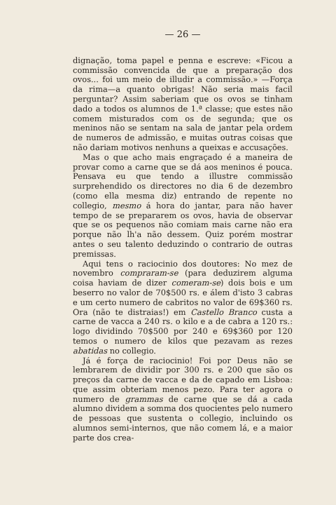— 26 —
dignação, toma papel e penna e escreve: «Ficou a commissão convencida de que a preparação dos ovos... foi um meio de illudir a commissão.» —Força da rima—a quanto obrigas! Não seria mais facil perguntar? Assim saberiam que os ovos se tinham dado a todos os alumnos de 1.ª classe; que estes não comem misturados com os de segunda; que os meninos não se sentam na sala de jantar pela ordem de numeros de admissão, e muitas outras coisas que não dariam motivos nenhuns a queixas e accusações.
Mas o que acho mais engraçado é a maneira de provar como a carne que se dá aos meninos é pouca. Pensava eu que tendo a illustre commissão surprehendido os directores no dia 6 de dezembro (como ella mesma diz) entrando de repente no collegio, mesmo á hora do jantar, para não haver tempo de se prepararem os ovos, havia de observar que se os pequenos não comiam mais carne não era porque não lh'a não dessem. Quiz porém mostrar antes o seu talento deduzindo o contrario de outras premissas.
Aqui tens o raciocinio dos doutores: No mez de novembro compraram-se (para deduzirem alguma coisa haviam de dizer comeram-se) dois bois e um beserro no valor de 70$500 rs. e álem d'isto 3 cabras e um certo numero de cabritos no valor de 69$360 rs. Ora (não te distraias!) em Castello Branco custa a carne de vacca a 240 rs. o kilo e a de cabra a 120 rs.: logo dividindo 70$500 por 240 e 69$360 por 120 temos o numero de kilos que pezavam as rezes abatidas no collegio.
Já é força de raciocinio! Foi por Deus não se lembrarem de dividir por 300 rs. e 200 que são os preços da carne de vacca e da de capado em Lisboa: que assim obteriam menos pezo. Para ter agora o numero de grammas de carne que se dá a cada alumno dividem a somma dos quocientes pelo numero de pessoas que sustenta o collegio, incluindo os alumnos semi-internos, que não comem lá, e a maior parte dos crea-